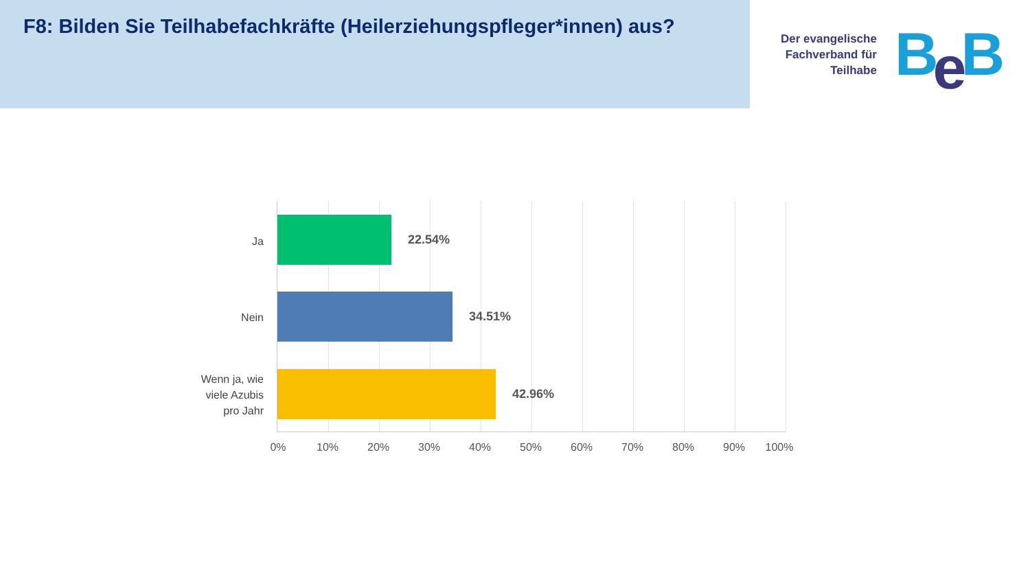F8: Bilden Sie Teilhabefachkräfte (Heilerziehungspfleger*innen) aus?
Der evangelische
Fachverband für
Teilhabe
Be B
Ja
22.54%
Nein
34.51%
Wenn ja, wie viele Azubis pro Jahr
42.96%
0% 10% 20% 30% 40% 50% 60% 70% 80% 90% 100%